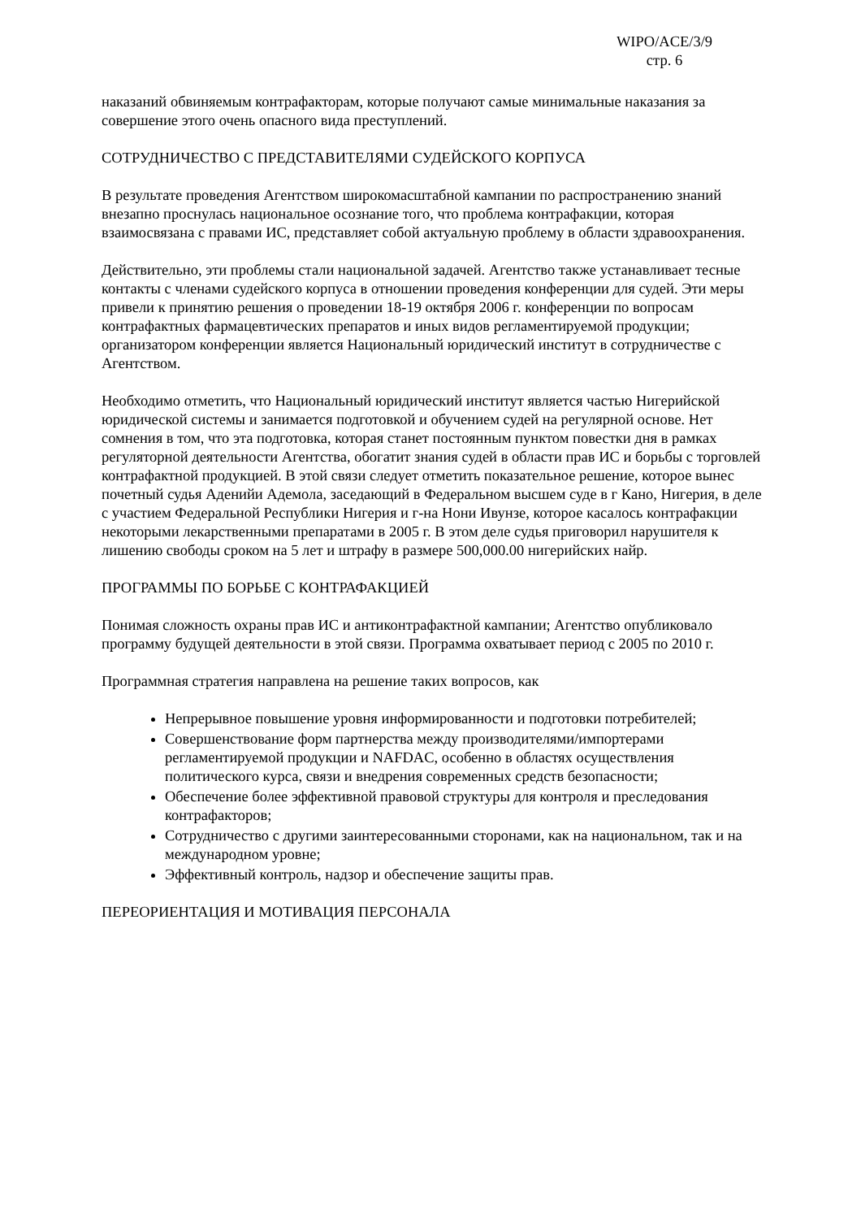WIPO/ACE/3/9
стр. 6
наказаний обвиняемым контрафакторам, которые получают самые минимальные наказания за совершение этого очень опасного вида преступлений.
СОТРУДНИЧЕСТВО С ПРЕДСТАВИТЕЛЯМИ СУДЕЙСКОГО КОРПУСА
В результате проведения Агентством широкомасштабной кампании по распространению знаний внезапно проснулась национальное осознание того, что проблема контрафакции, которая взаимосвязана с правами ИС, представляет собой актуальную проблему в области здравоохранения.
Действительно, эти проблемы стали национальной задачей. Агентство также устанавливает тесные контакты с членами судейского корпуса в отношении проведения конференции для судей. Эти меры привели к принятию решения о проведении 18-19 октября 2006 г. конференции по вопросам контрафактных фармацевтических препаратов и иных видов регламентируемой продукции; организатором конференции является Национальный юридический институт в сотрудничестве с Агентством.
Необходимо отметить, что Национальный юридический институт является частью Нигерийской юридической системы и занимается подготовкой и обучением судей на регулярной основе. Нет сомнения в том, что эта подготовка, которая станет постоянным пунктом повестки дня в рамках регуляторной деятельности Агентства, обогатит знания судей в области прав ИС и борьбы с торговлей контрафактной продукцией. В этой связи следует отметить показательное решение, которое вынес почетный судья Аденийи Адемола, заседающий в Федеральном высшем суде в г Кано, Нигерия, в деле с участием Федеральной Республики Нигерия и г-на Нони Ивунзе, которое касалось контрафакции некоторыми лекарственными препаратами в 2005 г. В этом деле судья приговорил нарушителя к лишению свободы сроком на 5 лет и штрафу в размере 500,000.00 нигерийских найр.
ПРОГРАММЫ ПО БОРЬБЕ С КОНТРАФАКЦИЕЙ
Понимая сложность охраны прав ИС и антиконтрафактной кампании; Агентство опубликовало программу будущей деятельности в этой связи. Программа охватывает период с 2005 по 2010 г.
Программная стратегия направлена на решение таких вопросов, как
Непрерывное повышение уровня информированности и подготовки потребителей;
Совершенствование форм партнерства между производителями/импортерами регламентируемой продукции и NAFDAC, особенно в областях осуществления политического курса, связи и внедрения современных средств безопасности;
Обеспечение более эффективной правовой структуры для контроля и преследования контрафакторов;
Сотрудничество с другими заинтересованными сторонами, как на национальном, так и на международном уровне;
Эффективный контроль, надзор и обеспечение защиты прав.
ПЕРЕОРИЕНТАЦИЯ И МОТИВАЦИЯ ПЕРСОНАЛА